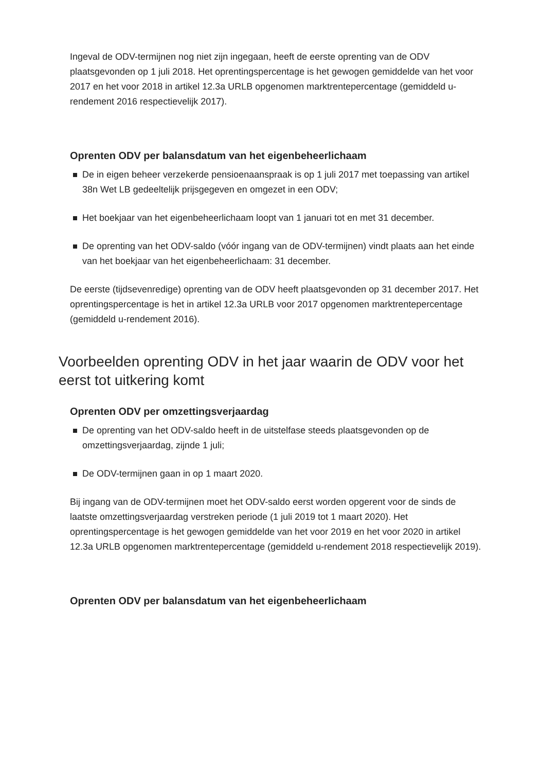Ingeval de ODV-termijnen nog niet zijn ingegaan, heeft de eerste oprenting van de ODV plaatsgevonden op 1 juli 2018. Het oprentingspercentage is het gewogen gemiddelde van het voor 2017 en het voor 2018 in artikel 12.3a URLB opgenomen marktrentepercentage (gemiddeld u-rendement 2016 respectievelijk 2017).
Oprenten ODV per balansdatum van het eigenbeheerlichaam
De in eigen beheer verzekerde pensioenaanspraak is op 1 juli 2017 met toepassing van artikel 38n Wet LB gedeeltelijk prijsgegeven en omgezet in een ODV;
Het boekjaar van het eigenbeheerlichaam loopt van 1 januari tot en met 31 december.
De oprenting van het ODV-saldo (vóór ingang van de ODV-termijnen) vindt plaats aan het einde van het boekjaar van het eigenbeheerlichaam: 31 december.
De eerste (tijdsevenredige) oprenting van de ODV heeft plaatsgevonden op 31 december 2017. Het oprentingspercentage is het in artikel 12.3a URLB voor 2017 opgenomen marktrentepercentage (gemiddeld u-rendement 2016).
Voorbeelden oprenting ODV in het jaar waarin de ODV voor het eerst tot uitkering komt
Oprenten ODV per omzettingsverjaardag
De oprenting van het ODV-saldo heeft in de uitstelfase steeds plaatsgevonden op de omzettingsverjaardag, zijnde 1 juli;
De ODV-termijnen gaan in op 1 maart 2020.
Bij ingang van de ODV-termijnen moet het ODV-saldo eerst worden opgerent voor de sinds de laatste omzettingsverjaardag verstreken periode (1 juli 2019 tot 1 maart 2020). Het oprentingspercentage is het gewogen gemiddelde van het voor 2019 en het voor 2020 in artikel 12.3a URLB opgenomen marktrentepercentage (gemiddeld u-rendement 2018 respectievelijk 2019).
Oprenten ODV per balansdatum van het eigenbeheerlichaam